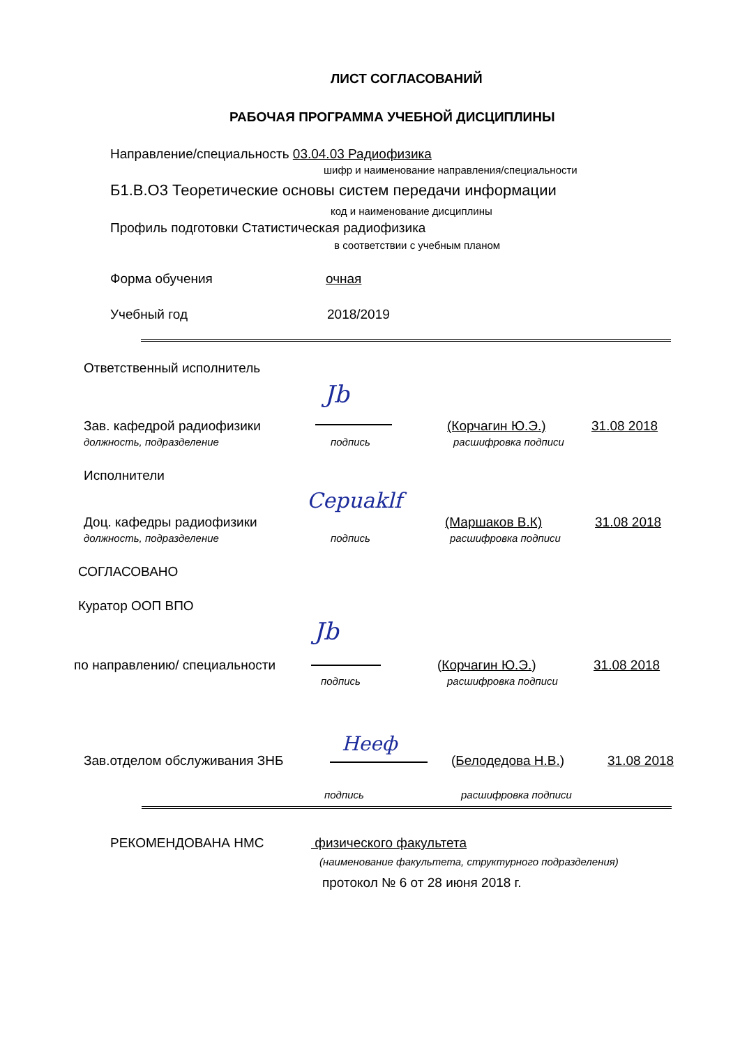ЛИСТ СОГЛАСОВАНИЙ
РАБОЧАЯ ПРОГРАММА УЧЕБНОЙ ДИСЦИПЛИНЫ
Направление/специальность 03.04.03 Радиофизика
шифр и наименование направления/специальности
Б1.В.О3 Теоретические основы систем передачи информации
код и наименование дисциплины
Профиль подготовки Статистическая радиофизика
в соответствии с учебным планом
Форма обучения очная
Учебный год 2018/2019
Ответственный исполнитель
Jb
Зав. кафедрой радиофизики (Корчагин Ю.Э.) 31.08 2018
должность, подразделение подпись расшифровка подписи
Исполнители
Cepuaklf
Доц. кафедры радиофизики (Маршаков В.К) 31.08 2018
должность, подразделение подпись расшифровка подписи
СОГЛАСОВАНО
Куратор ООП ВПО
Jb
по направлению/ специальности (Корчагин Ю.Э.) 31.08 2018
подпись расшифровка подписи
Heeф
Зав.отделом обслуживания ЗНБ (Белодедова Н.В.) 31.08 2018
подпись расшифровка подписи
РЕКОМЕНДОВАНА НМС физического факультета
(наименование факультета, структурного подразделения)
протокол № 6 от 28 июня 2018 г.